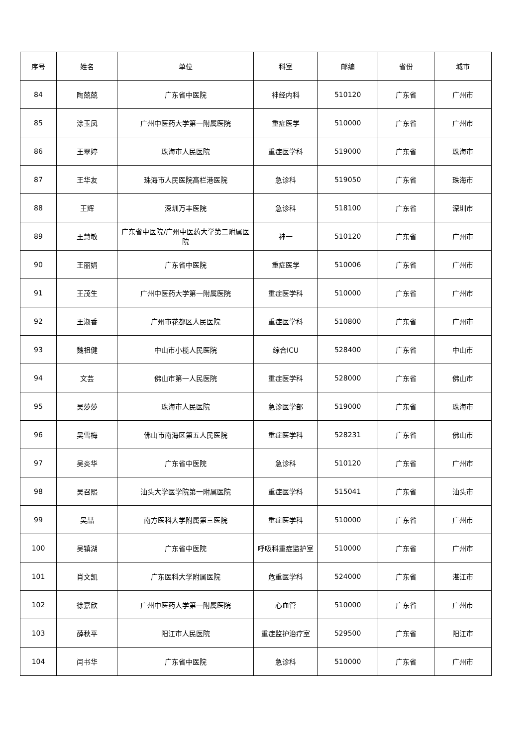| 序号 | 姓名 | 单位 | 科室 | 邮编 | 省份 | 城市 |
| --- | --- | --- | --- | --- | --- | --- |
| 84 | 陶兢兢 | 广东省中医院 | 神经内科 | 510120 | 广东省 | 广州市 |
| 85 | 涂玉凤 | 广州中医药大学第一附属医院 | 重症医学 | 510000 | 广东省 | 广州市 |
| 86 | 王翠婷 | 珠海市人民医院 | 重症医学科 | 519000 | 广东省 | 珠海市 |
| 87 | 王华友 | 珠海市人民医院高栏港医院 | 急诊科 | 519050 | 广东省 | 珠海市 |
| 88 | 王辉 | 深圳万丰医院 | 急诊科 | 518100 | 广东省 | 深圳市 |
| 89 | 王慧敏 | 广东省中医院/广州中医药大学第二附属医院 | 神一 | 510120 | 广东省 | 广州市 |
| 90 | 王丽娟 | 广东省中医院 | 重症医学 | 510006 | 广东省 | 广州市 |
| 91 | 王茂生 | 广州中医药大学第一附属医院 | 重症医学科 | 510000 | 广东省 | 广州市 |
| 92 | 王淑香 | 广州市花都区人民医院 | 重症医学科 | 510800 | 广东省 | 广州市 |
| 93 | 魏祖健 | 中山市小榄人民医院 | 综合ICU | 528400 | 广东省 | 中山市 |
| 94 | 文芸 | 佛山市第一人民医院 | 重症医学科 | 528000 | 广东省 | 佛山市 |
| 95 | 吴莎莎 | 珠海市人民医院 | 急诊医学部 | 519000 | 广东省 | 珠海市 |
| 96 | 吴雪梅 | 佛山市南海区第五人民医院 | 重症医学科 | 528231 | 广东省 | 佛山市 |
| 97 | 吴炎华 | 广东省中医院 | 急诊科 | 510120 | 广东省 | 广州市 |
| 98 | 吴召熙 | 汕头大学医学院第一附属医院 | 重症医学科 | 515041 | 广东省 | 汕头市 |
| 99 | 吴喆 | 南方医科大学附属第三医院 | 重症医学科 | 510000 | 广东省 | 广州市 |
| 100 | 吴镇湖 | 广东省中医院 | 呼吸科重症监护室 | 510000 | 广东省 | 广州市 |
| 101 | 肖文凯 | 广东医科大学附属医院 | 危重医学科 | 524000 | 广东省 | 湛江市 |
| 102 | 徐嘉欣 | 广州中医药大学第一附属医院 | 心血管 | 510000 | 广东省 | 广州市 |
| 103 | 薛秋平 | 阳江市人民医院 | 重症监护治疗室 | 529500 | 广东省 | 阳江市 |
| 104 | 闫书华 | 广东省中医院 | 急诊科 | 510000 | 广东省 | 广州市 |